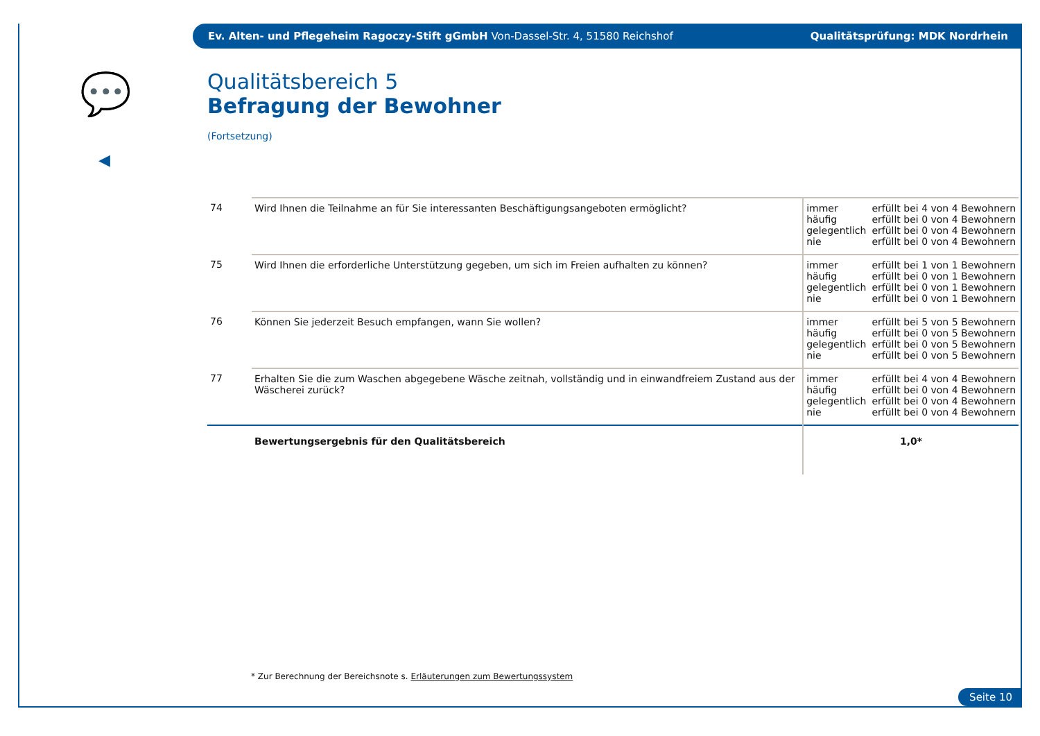Ev. Alten- und Pflegeheim Ragoczy-Stift gGmbH Von-Dassel-Str. 4, 51580 Reichshof Qualitätsprüfung: MDK Nordrhein
💬
◀
Qualitätsbereich 5
Befragung der Bewohner
(Fortsetzung)
| 74 | Wird Ihnen die Teilnahme an für Sie interessanten Beschäftigungsangeboten ermöglicht? | immer häufig gelegentlich nie | erfüllt bei 4 von 4 Bewohnern erfüllt bei 0 von 4 Bewohnern erfüllt bei 0 von 4 Bewohnern erfüllt bei 0 von 4 Bewohnern |
| 75 | Wird Ihnen die erforderliche Unterstützung gegeben, um sich im Freien aufhalten zu können? | immer häufig gelegentlich nie | erfüllt bei 1 von 1 Bewohnern erfüllt bei 0 von 1 Bewohnern erfüllt bei 0 von 1 Bewohnern erfüllt bei 0 von 1 Bewohnern |
| 76 | Können Sie jederzeit Besuch empfangen, wann Sie wollen? | immer häufig gelegentlich nie | erfüllt bei 5 von 5 Bewohnern erfüllt bei 0 von 5 Bewohnern erfüllt bei 0 von 5 Bewohnern erfüllt bei 0 von 5 Bewohnern |
| 77 | Erhalten Sie die zum Waschen abgegebene Wäsche zeitnah, vollständig und in einwandfreiem Zustand aus der Wäscherei zurück? | immer häufig gelegentlich nie | erfüllt bei 4 von 4 Bewohnern erfüllt bei 0 von 4 Bewohnern erfüllt bei 0 von 4 Bewohnern erfüllt bei 0 von 4 Bewohnern |
| | Bewertungsergebnis für den Qualitätsbereich | 1,0* | |
* Zur Berechnung der Bereichsnote s. Erläuterungen zum Bewertungssystem
Seite 10